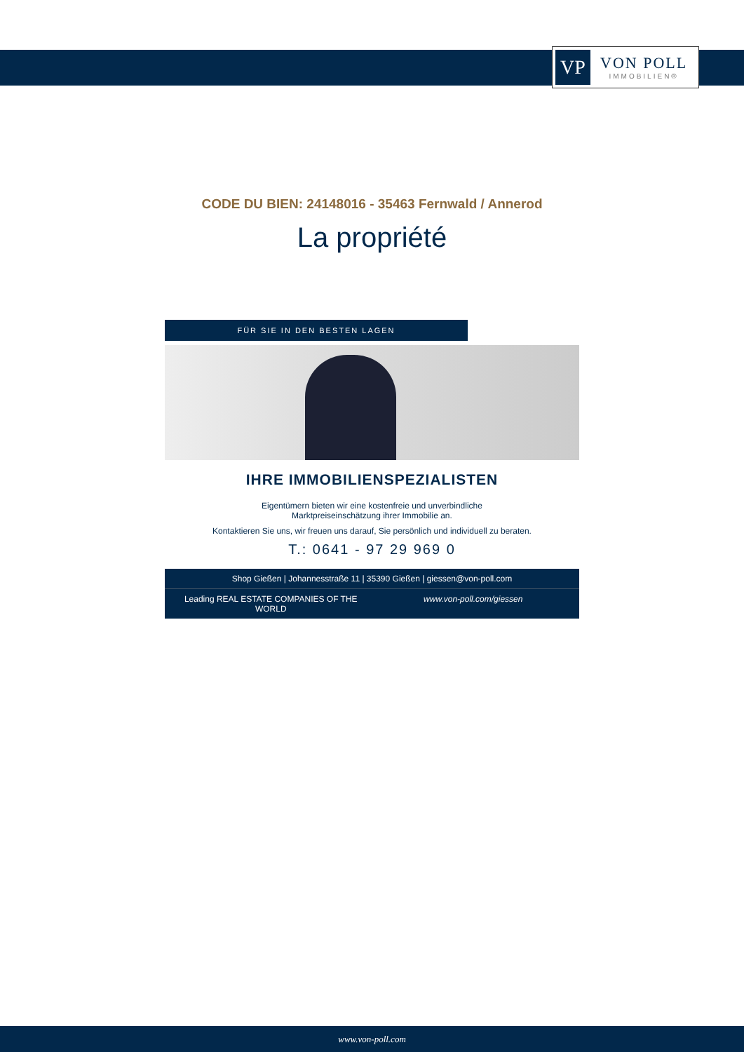VP
VON POLL
IMMOBILIEN®
CODE DU BIEN: 24148016 - 35463 Fernwald / Annerod
La propriété
FÜR SIE IN DEN BESTEN LAGEN
IHRE IMMOBILIENSPEZIALISTEN
Eigentümern bieten wir eine kostenfreie und unverbindliche
Marktpreiseinschätzung ihrer Immobilie an.
Kontaktieren Sie uns, wir freuen uns darauf, Sie persönlich und individuell zu beraten.
T.: 0641 - 97 29 969 0
Shop Gießen | Johannesstraße 11 | 35390 Gießen | giessen@von-poll.com
Leading REAL ESTATE COMPANIES OF THE WORLD www.von-poll.com/giessen
www.von-poll.com